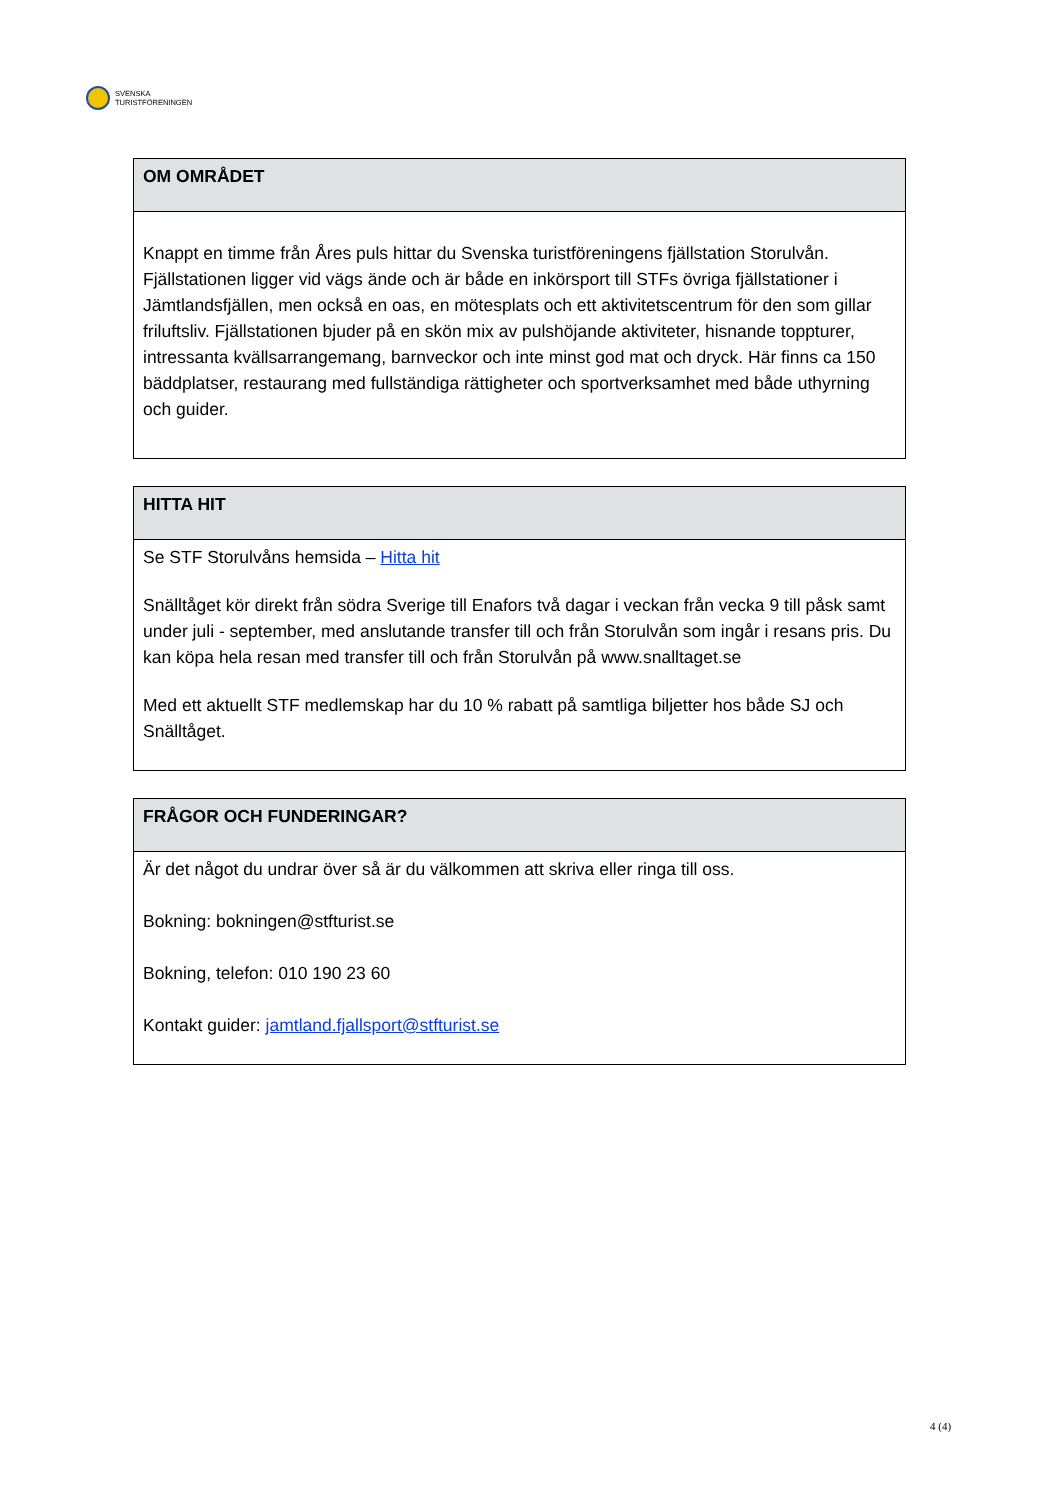SVENSKA
TURISTFÖRENINGEN
| OM OMRÅDET |
| --- |
| Knappt en timme från Åres puls hittar du Svenska turistföreningens fjällstation Storulvån. Fjällstationen ligger vid vägs ände och är både en inkörsport till STFs övriga fjällstationer i Jämtlandsfjällen, men också en oas, en mötesplats och ett aktivitetscentrum för den som gillar friluftsliv. Fjällstationen bjuder på en skön mix av pulshöjande aktiviteter, hisnande toppturer, intressanta kvällsarrangemang, barnveckor och inte minst god mat och dryck. Här finns ca 150 bäddplatser, restaurang med fullständiga rättigheter och sportverksamhet med både uthyrning och guider. |
| HITTA HIT |
| --- |
| Se STF Storulvåns hemsida – Hitta hit Snälltåget kör direkt från södra Sverige till Enafors två dagar i veckan från vecka 9 till påsk samt under juli - september, med anslutande transfer till och från Storulvån som ingår i resans pris. Du kan köpa hela resan med transfer till och från Storulvån på www.snalltaget.se Med ett aktuellt STF medlemskap har du 10 % rabatt på samtliga biljetter hos både SJ och Snälltåget. |
| FRÅGOR OCH FUNDERINGAR? |
| --- |
| Är det något du undrar över så är du välkommen att skriva eller ringa till oss. Bokning: bokningen@stfturist.se Bokning, telefon: 010 190 23 60 Kontakt guider: jamtland.fjallsport@stfturist.se |
4 (4)